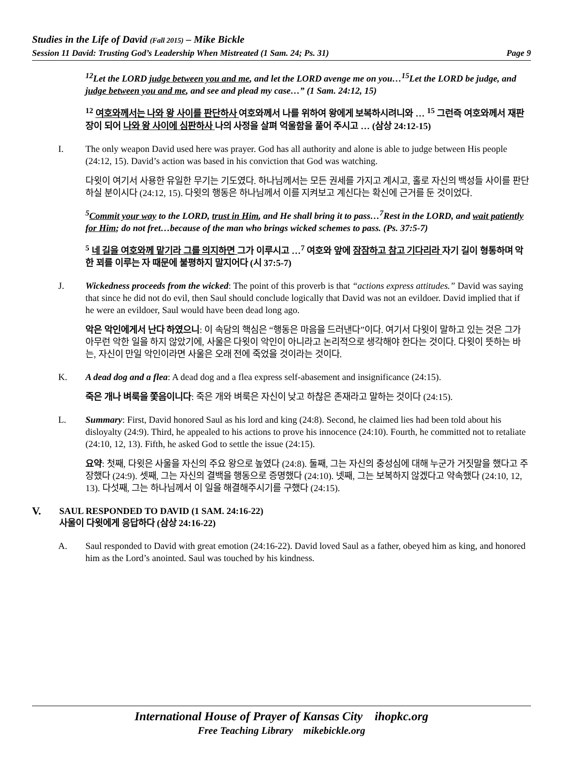Studies in the Life of David (Fall 2015) – Mike Bickle
Session 11 David: Trusting God’s Leadership When Mistreated (1 Sam. 24; Ps. 31) Page 9
<sup>12</sup> Let the LORD judge between you and me, and let the LORD avenge me on you…<sup>15</sup>Let the LORD be judge, and judge between you and me, and see and plead my case…” (1 Sam. 24:12, 15)
<sup>12</sup> 여호와께서는 나와 왕 사이를 판단하사 여호와께서 나를 위하여 왕에게 보복하시려니와 … <sup>15</sup> 그런즉 여호와께서 재판장이 되어 나와 왕 사이에 심판하사 나의 사정을 살펴 억울함을 풀어 주시고 … (삼상 24:12-15)
I. The only weapon David used here was prayer. God has all authority and alone is able to judge between His people (24:12, 15). David’s action was based in his conviction that God was watching.
다윗이 여기서 사용한 유일한 무기는 기도였다. 하나님께서는 모든 권세를 가지고 계시고, 홀로 자신의 백성들 사이를 판단하실 분이시다 (24:12, 15). 다윗의 행동은 하나님께서 이를 지켜보고 계신다는 확신에 근거를 둔 것이었다.
<sup>5</sup> Commit your way to the LORD, trust in Him, and He shall bring it to pass…<sup>7</sup>Rest in the LORD, and wait patiently for Him; do not fret…because of the man who brings wicked schemes to pass. (Ps. 37:5-7)
<sup>5</sup> 네 길을 여호와께 맡기라 그를 의지하면 그가 이루시고 …<sup>7</sup> 여호와 앞에 잠잠하고 참고 기다리라 자기 길이 형통하며 악한 꾀를 이루는 자 때문에 불평하지 말지어다 (시 37:5-7)
J. Wickedness proceeds from the wicked: The point of this proverb is that “actions express attitudes.” David was saying that since he did not do evil, then Saul should conclude logically that David was not an evildoer. David implied that if he were an evildoer, Saul would have been dead long ago.
악은 악인에게서 난다 하였으니: 이 속담의 핵심은 “행동은 마음을 드러낸다”이다. 여기서 다윗이 말하고 있는 것은 그가 아무런 악한 일을 하지 않았기에, 사울은 다윗이 악인이 아니라고 논리적으로 생각해야 한다는 것이다. 다윗이 뜻하는 바는, 자신이 만일 악인이라면 사울은 오래 전에 죽었을 것이라는 것이다.
K. A dead dog and a flea: A dead dog and a flea express self-abasement and insignificance (24:15).
죽은 개나 벼룩을 쫓음이니다: 죽은 개와 벼룩은 자신이 낮고 하찮은 존재라고 말하는 것이다 (24:15).
L. Summary: First, David honored Saul as his lord and king (24:8). Second, he claimed lies had been told about his disloyalty (24:9). Third, he appealed to his actions to prove his innocence (24:10). Fourth, he committed not to retaliate (24:10, 12, 13). Fifth, he asked God to settle the issue (24:15).
요약: 첫째, 다윗은 사울을 자신의 주요 왕으로 높였다 (24:8). 둘째, 그는 자신의 충성심에 대해 누군가 거짓말을 했다고 주장했다 (24:9). 셋째, 그는 자신의 결백을 행동으로 증명했다 (24:10). 넷째, 그는 보복하지 않겠다고 약속했다 (24:10, 12, 13). 다섯째, 그는 하나님께서 이 일을 해결해주시기를 구했다 (24:15).
V.
SAUL RESPONDED TO DAVID (1 SAM. 24:16-22)
사울이 다윗에게 응답하다 (삼상 24:16-22)
A. Saul responded to David with great emotion (24:16-22). David loved Saul as a father, obeyed him as king, and honored him as the Lord’s anointed. Saul was touched by his kindness.
International House of Prayer of Kansas City ihopkc.org
Free Teaching Library mikebickle.org